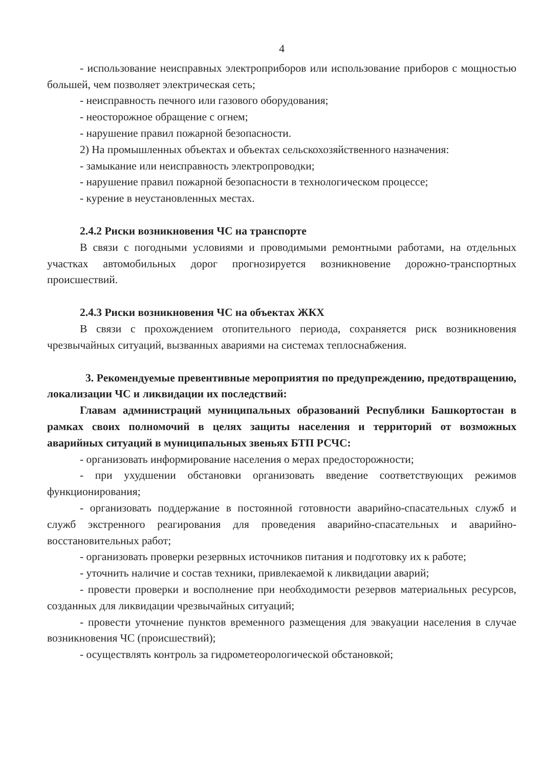4
- использование неисправных электроприборов или использование приборов с мощностью большей, чем позволяет электрическая сеть;
- неисправность печного или газового оборудования;
- неосторожное обращение с огнем;
- нарушение правил пожарной безопасности.
2) На промышленных объектах и объектах сельскохозяйственного назначения:
- замыкание или неисправность электропроводки;
- нарушение правил пожарной безопасности в технологическом процессе;
- курение в неустановленных местах.
2.4.2 Риски возникновения ЧС на транспорте
В связи с погодными условиями и проводимыми ремонтными работами, на отдельных участках автомобильных дорог прогнозируется возникновение дорожно-транспортных происшествий.
2.4.3 Риски возникновения ЧС на объектах ЖКХ
В связи с прохождением отопительного периода, сохраняется риск возникновения чрезвычайных ситуаций, вызванных авариями на системах теплоснабжения.
3. Рекомендуемые превентивные мероприятия по предупреждению, предотвращению, локализации ЧС и ликвидации их последствий:
Главам администраций муниципальных образований Республики Башкортостан в рамках своих полномочий в целях защиты населения и территорий от возможных аварийных ситуаций в муниципальных звеньях БТП РСЧС:
- организовать информирование населения о мерах предосторожности;
- при ухудшении обстановки организовать введение соответствующих режимов функционирования;
- организовать поддержание в постоянной готовности аварийно-спасательных служб и служб экстренного реагирования для проведения аварийно-спасательных и аварийно-восстановительных работ;
- организовать проверки резервных источников питания и подготовку их к работе;
- уточнить наличие и состав техники, привлекаемой к ликвидации аварий;
- провести проверки и восполнение при необходимости резервов материальных ресурсов, созданных для ликвидации чрезвычайных ситуаций;
- провести уточнение пунктов временного размещения для эвакуации населения в случае возникновения ЧС (происшествий);
- осуществлять контроль за гидрометеорологической обстановкой;